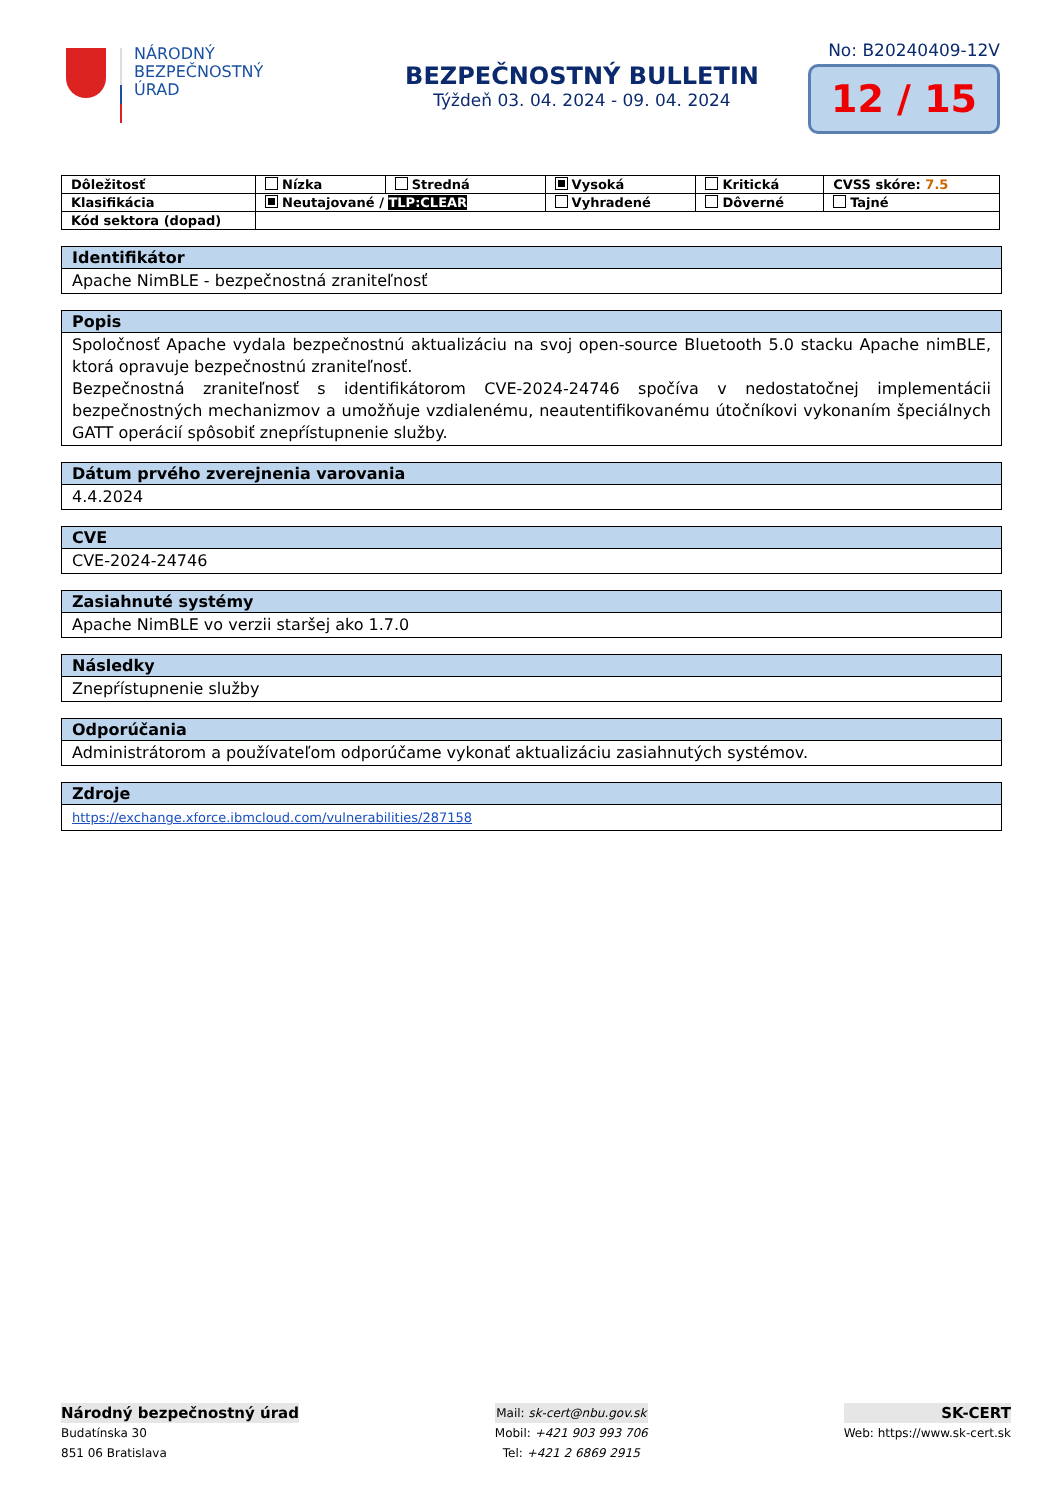NÁRODNÝ
BEZPEČNOSTNÝ
ÚRAD
BEZPEČNOSTNÝ BULLETIN
Týždeň 03. 04. 2024 - 09. 04. 2024
No: B20240409-12V
12 / 15
| Dôležitosť | Nízka | Stredná | Vysoká | Kritická | CVSS skóre: 7.5 |
| Klasifikácia | Neutajované / TLP:CLEAR | | Vyhradené | Dôverné | Tajné |
| Kód sektora (dopad) | | | | | |
Identifikátor
Apache NimBLE - bezpečnostná zraniteľnosť
Popis
Spoločnosť Apache vydala bezpečnostnú aktualizáciu na svoj open-source Bluetooth 5.0 stacku Apache nimBLE, ktorá opravuje bezpečnostnú zraniteľnosť.
Bezpečnostná zraniteľnosť s identifikátorom CVE-2024-24746 spočíva v nedostatočnej implementácii bezpečnostných mechanizmov a umožňuje vzdialenému, neautentifikovanému útočníkovi vykonaním špeciálnych GATT operácií spôsobiť znepŕístupnenie služby.
Dátum prvého zverejnenia varovania
4.4.2024
CVE
CVE-2024-24746
Zasiahnuté systémy
Apache NimBLE vo verzii staršej ako 1.7.0
Následky
Znepŕístupnenie služby
Odporúčania
Administrátorom a používateľom odporúčame vykonať aktualizáciu zasiahnutých systémov.
Zdroje
https://exchange.xforce.ibmcloud.com/vulnerabilities/287158
Národný bezpečnostný úrad
Budatínska 30
851 06 Bratislava
Mail: sk-cert@nbu.gov.sk
Mobil: +421 903 993 706
Tel: +421 2 6869 2915
SK-CERT
Web: https://www.sk-cert.sk